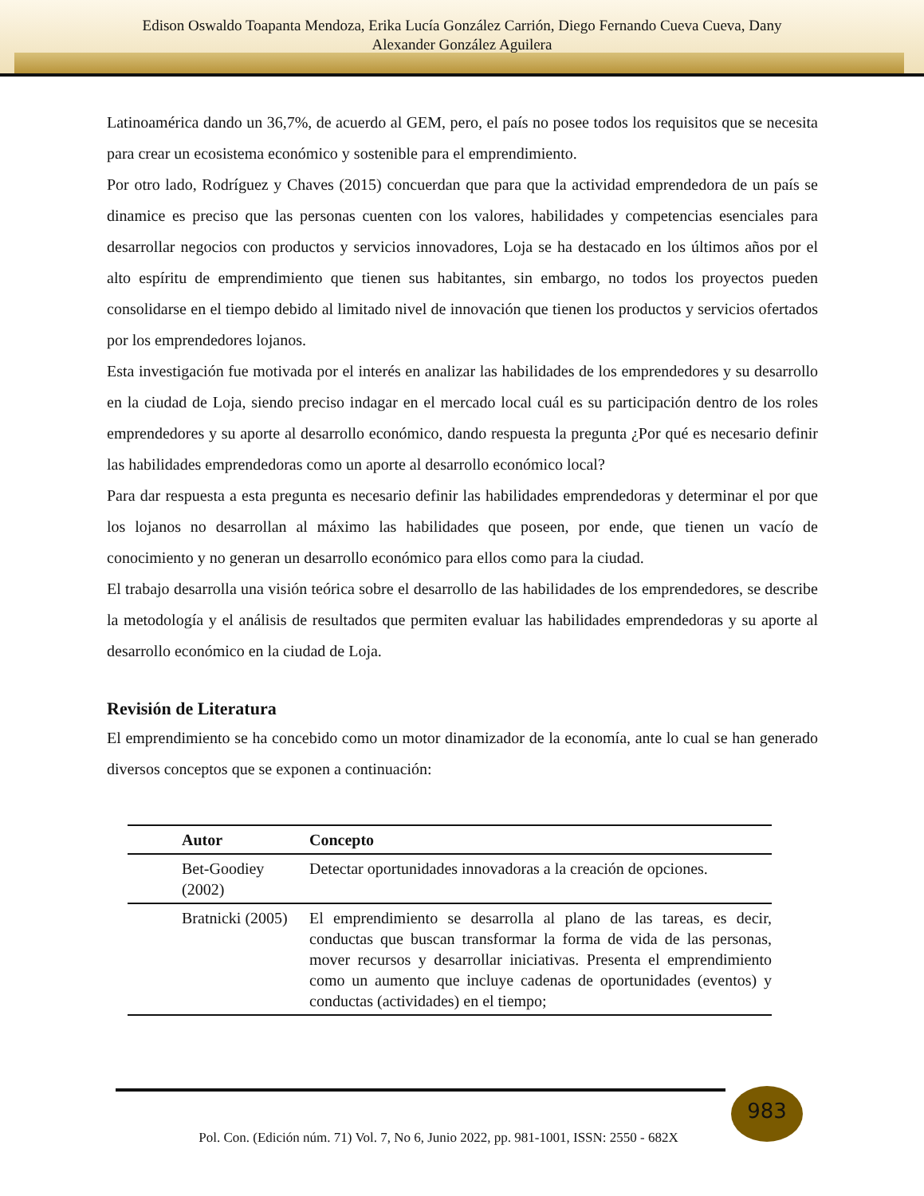Edison Oswaldo Toapanta Mendoza, Erika Lucía González Carrión, Diego Fernando Cueva Cueva, Dany
Alexander González Aguilera
Latinoamérica dando un 36,7%, de acuerdo al GEM, pero, el país no posee todos los requisitos que se necesita para crear un ecosistema económico y sostenible para el emprendimiento.
Por otro lado, Rodríguez y Chaves (2015) concuerdan que para que la actividad emprendedora de un país se dinamice es preciso que las personas cuenten con los valores, habilidades y competencias esenciales para desarrollar negocios con productos y servicios innovadores, Loja se ha destacado en los últimos años por el alto espíritu de emprendimiento que tienen sus habitantes, sin embargo, no todos los proyectos pueden consolidarse en el tiempo debido al limitado nivel de innovación que tienen los productos y servicios ofertados por los emprendedores lojanos.
Esta investigación fue motivada por el interés en analizar las habilidades de los emprendedores y su desarrollo en la ciudad de Loja, siendo preciso indagar en el mercado local cuál es su participación dentro de los roles emprendedores y su aporte al desarrollo económico, dando respuesta la pregunta ¿Por qué es necesario definir las habilidades emprendedoras como un aporte al desarrollo económico local?
Para dar respuesta a esta pregunta es necesario definir las habilidades emprendedoras y determinar el por que los lojanos no desarrollan al máximo las habilidades que poseen, por ende, que tienen un vacío de conocimiento y no generan un desarrollo económico para ellos como para la ciudad.
El trabajo desarrolla una visión teórica sobre el desarrollo de las habilidades de los emprendedores, se describe la metodología y el análisis de resultados que permiten evaluar las habilidades emprendedoras y su aporte al desarrollo económico en la ciudad de Loja.
Revisión de Literatura
El emprendimiento se ha concebido como un motor dinamizador de la economía, ante lo cual se han generado diversos conceptos que se exponen a continuación:
| Autor | Concepto |
| --- | --- |
| Bet-Goodiey (2002) | Detectar oportunidades innovadoras a la creación de opciones. |
| Bratnicki (2005) | El emprendimiento se desarrolla al plano de las tareas, es decir, conductas que buscan transformar la forma de vida de las personas, mover recursos y desarrollar iniciativas. Presenta el emprendimiento como un aumento que incluye cadenas de oportunidades (eventos) y conductas (actividades) en el tiempo; |
983
Pol. Con. (Edición núm. 71) Vol. 7, No 6, Junio 2022, pp. 981-1001, ISSN: 2550 - 682X